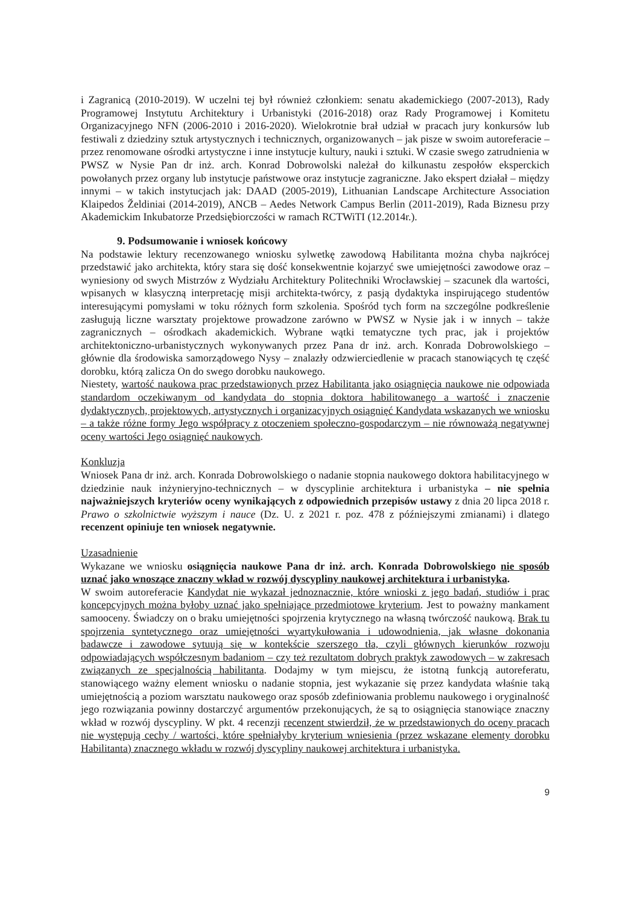i Zagranicą (2010-2019). W uczelni tej był również członkiem: senatu akademickiego (2007-2013), Rady Programowej Instytutu Architektury i Urbanistyki (2016-2018) oraz Rady Programowej i Komitetu Organizacyjnego NFN (2006-2010 i 2016-2020). Wielokrotnie brał udział w pracach jury konkursów lub festiwali z dziedziny sztuk artystycznych i technicznych, organizowanych – jak pisze w swoim autoreferacie – przez renomowane ośrodki artystyczne i inne instytucje kultury, nauki i sztuki. W czasie swego zatrudnienia w PWSZ w Nysie Pan dr inż. arch. Konrad Dobrowolski należał do kilkunastu zespołów eksperckich powołanych przez organy lub instytucje państwowe oraz instytucje zagraniczne. Jako ekspert działał – między innymi – w takich instytucjach jak: DAAD (2005-2019), Lithuanian Landscape Architecture Association Klaipedos Želdiniai (2014-2019), ANCB – Aedes Network Campus Berlin (2011-2019), Rada Biznesu przy Akademickim Inkubatorze Przedsiębiorczości w ramach RCTWiTI (12.2014r.).
9. Podsumowanie i wniosek końcowy
Na podstawie lektury recenzowanego wniosku sylwetkę zawodową Habilitanta można chyba najkrócej przedstawić jako architekta, który stara się dość konsekwentnie kojarzyć swe umiejętności zawodowe oraz – wyniesiony od swych Mistrzów z Wydziału Architektury Politechniki Wrocławskiej – szacunek dla wartości, wpisanych w klasyczną interpretację misji architekta-twórcy, z pasją dydaktyka inspirującego studentów interesującymi pomysłami w toku różnych form szkolenia. Spośród tych form na szczególne podkreślenie zasługują liczne warsztaty projektowe prowadzone zarówno w PWSZ w Nysie jak i w innych – także zagranicznych – ośrodkach akademickich. Wybrane wątki tematyczne tych prac, jak i projektów architektoniczno-urbanistycznych wykonywanych przez Pana dr inż. arch. Konrada Dobrowolskiego – głównie dla środowiska samorządowego Nysy – znalazły odzwierciedlenie w pracach stanowiących tę część dorobku, którą zalicza On do swego dorobku naukowego.
Niestety, wartość naukowa prac przedstawionych przez Habilitanta jako osiągnięcia naukowe nie odpowiada standardom oczekiwanym od kandydata do stopnia doktora habilitowanego a wartość i znaczenie dydaktycznych, projektowych, artystycznych i organizacyjnych osiągnięć Kandydata wskazanych we wniosku – a także różne formy Jego współpracy z otoczeniem społeczno-gospodarczym – nie równoważą negatywnej oceny wartości Jego osiągnięć naukowych.
Konkluzja
Wniosek Pana dr inż. arch. Konrada Dobrowolskiego o nadanie stopnia naukowego doktora habilitacyjnego w dziedzinie nauk inżynieryjno-technicznych – w dyscyplinie architektura i urbanistyka – nie spełnia najważniejszych kryteriów oceny wynikających z odpowiednich przepisów ustawy z dnia 20 lipca 2018 r. Prawo o szkolnictwie wyższym i nauce (Dz. U. z 2021 r. poz. 478 z późniejszymi zmianami) i dlatego recenzent opiniuje ten wniosek negatywnie.
Uzasadnienie
Wykazane we wniosku osiągnięcia naukowe Pana dr inż. arch. Konrada Dobrowolskiego nie sposób uznać jako wnoszące znaczny wkład w rozwój dyscypliny naukowej architektura i urbanistyka.
W swoim autoreferacie Kandydat nie wykazał jednoznacznie, które wnioski z jego badań, studiów i prac koncepcyjnych można byłoby uznać jako spełniające przedmiotowe kryterium. Jest to poważny mankament samooceny. Świadczy on o braku umiejętności spojrzenia krytycznego na własną twórczość naukową. Brak tu spojrzenia syntetycznego oraz umiejętności wyartykułowania i udowodnienia, jak własne dokonania badawcze i zawodowe sytuują się w kontekście szerszego tła, czyli głównych kierunków rozwoju odpowiadających współczesnym badaniom – czy też rezultatom dobrych praktyk zawodowych – w zakresach związanych ze specjalnością habilitanta. Dodajmy w tym miejscu, że istotną funkcją autoreferatu, stanowiącego ważny element wniosku o nadanie stopnia, jest wykazanie się przez kandydata właśnie taką umiejętnością a poziom warsztatu naukowego oraz sposób zdefiniowania problemu naukowego i oryginalność jego rozwiązania powinny dostarczyć argumentów przekonujących, że są to osiągnięcia stanowiące znaczny wkład w rozwój dyscypliny. W pkt. 4 recenzji recenzent stwierdził, że w przedstawionych do oceny pracach nie występują cechy / wartości, które spełniałyby kryterium wniesienia (przez wskazane elementy dorobku Habilitanta) znacznego wkładu w rozwój dyscypliny naukowej architektura i urbanistyka.
9